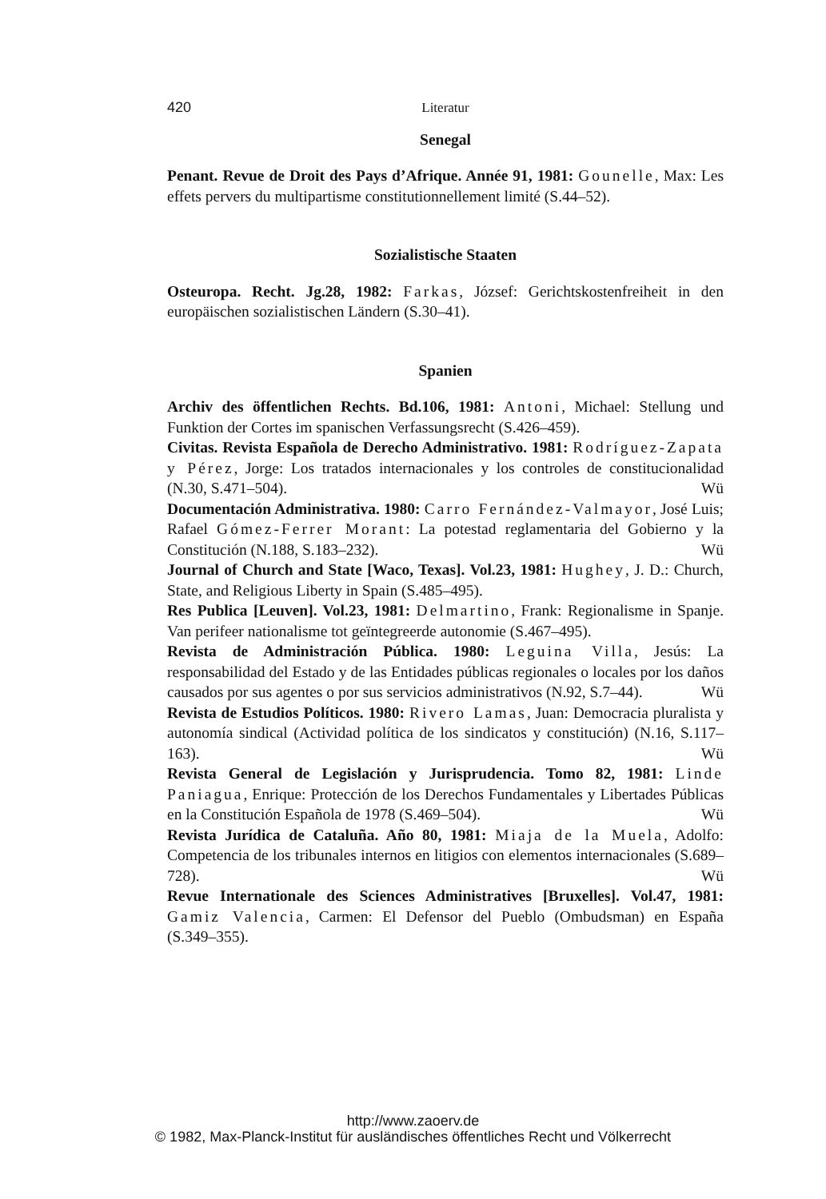420 Literatur
Senegal
Penant. Revue de Droit des Pays d’Afrique. Année 91, 1981: Gounelle, Max: Les effets pervers du multipartisme constitutionnellement limité (S.44–52).
Sozialistische Staaten
Osteuropa. Recht. Jg.28, 1982: Farkas, József: Gerichtskostenfreiheit in den europäischen sozialistischen Ländern (S.30–41).
Spanien
Archiv des öffentlichen Rechts. Bd.106, 1981: Antoni, Michael: Stellung und Funktion der Cortes im spanischen Verfassungsrecht (S.426–459).
Civitas. Revista Española de Derecho Administrativo. 1981: Rodríguez-Zapata y Pérez, Jorge: Los tratados internacionales y los controles de constitucionalidad (N.30, S.471–504). Wü
Documentación Administrativa. 1980: Carro Fernández-Valmayor, José Luis; Rafael Gómez-Ferrer Morant: La potestad reglamentaria del Gobierno y la Constitución (N.188, S.183–232). Wü
Journal of Church and State [Waco, Texas]. Vol.23, 1981: Hughey, J. D.: Church, State, and Religious Liberty in Spain (S.485–495).
Res Publica [Leuven]. Vol.23, 1981: Delmartino, Frank: Regionalisme in Spanje. Van perifeer nationalisme tot geïntegreerde autonomie (S.467–495).
Revista de Administración Pública. 1980: Leguina Villa, Jesús: La responsabilidad del Estado y de las Entidades públicas regionales o locales por los daños causados por sus agentes o por sus servicios administrativos (N.92, S.7–44). Wü
Revista de Estudios Políticos. 1980: Rivero Lamas, Juan: Democracia pluralista y autonomía sindical (Actividad política de los sindicatos y constitución) (N.16, S.117–163). Wü
Revista General de Legislación y Jurisprudencia. Tomo 82, 1981: Linde Paniagua, Enrique: Protección de los Derechos Fundamentales y Libertades Públicas en la Constitución Española de 1978 (S.469–504). Wü
Revista Jurídica de Cataluña. Año 80, 1981: Miaja de la Muela, Adolfo: Competencia de los tribunales internos en litigios con elementos internacionales (S.689–728). Wü
Revue Internationale des Sciences Administratives [Bruxelles]. Vol.47, 1981: Gamiz Valencia, Carmen: El Defensor del Pueblo (Ombudsman) en España (S.349–355).
http://www.zaoerv.de
© 1982, Max-Planck-Institut für ausländisches öffentliches Recht und Völkerrecht